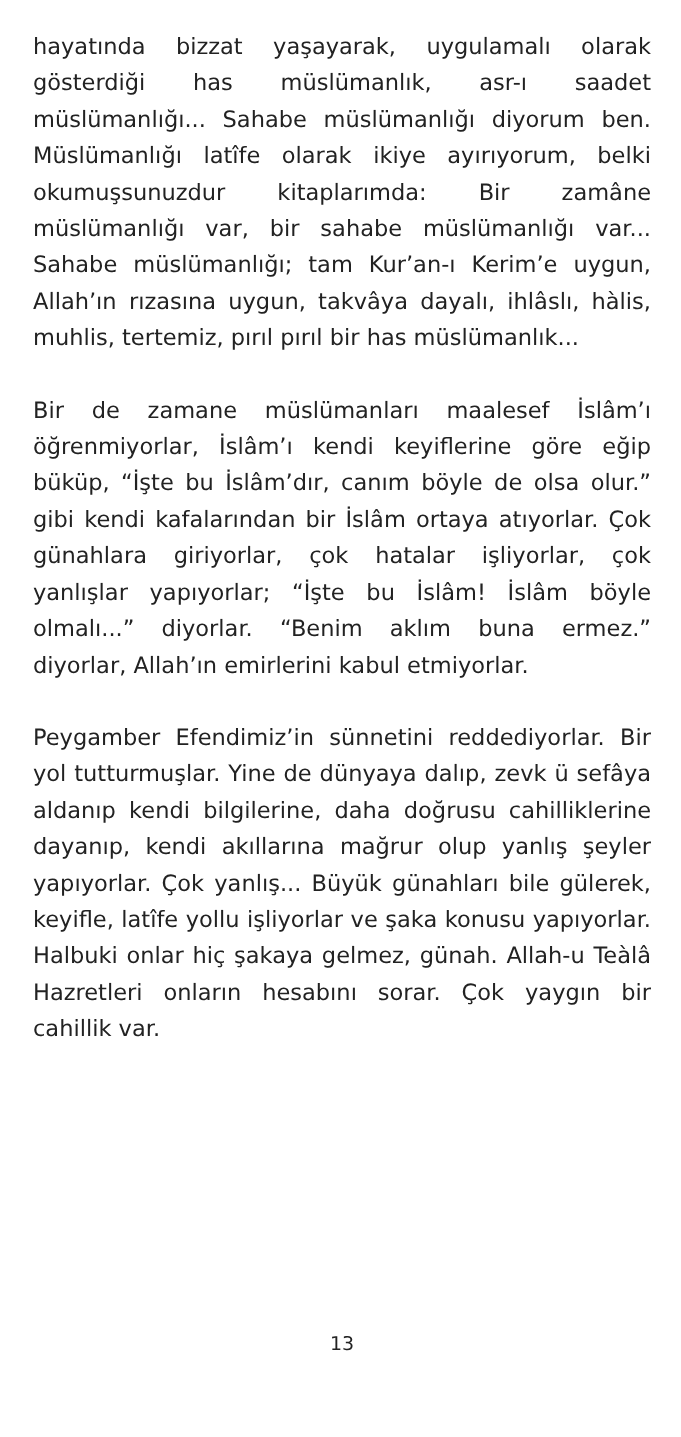hayatında bizzat yaşayarak, uygulamalı olarak gösterdiği has müslümanlık, asr-ı saadet müslümanlığı... Sahabe müslümanlığı diyorum ben. Müslümanlığı latîfe olarak ikiye ayırıyorum, belki okumuşsunuzdur kitaplarımda: Bir zamâne müslümanlığı var, bir sahabe müslümanlığı var... Sahabe müslümanlığı; tam Kur’an-ı Kerim’e uygun, Allah’ın rızasına uygun, takvâya dayalı, ihlâslı, hàlis, muhlis, tertemiz, pırıl pırıl bir has müslümanlık...
Bir de zamane müslümanları maalesef İslâm’ı öğrenmiyorlar, İslâm’ı kendi keyiflerine göre eğip büküp, “İşte bu İslâm’dır, canım böyle de olsa olur.” gibi kendi kafalarından bir İslâm ortaya atıyorlar. Çok günahlara giriyorlar, çok hatalar işliyorlar, çok yanlışlar yapıyorlar; “İşte bu İslâm! İslâm böyle olmalı...” diyorlar. “Benim aklım buna ermez.” diyorlar, Allah’ın emirlerini kabul etmiyorlar.
Peygamber Efendimiz’in sünnetini reddediyorlar. Bir yol tutturmuşlar. Yine de dünyaya dalıp, zevk ü sefâya aldanıp kendi bilgilerine, daha doğrusu cahilliklerine dayanıp, kendi akıllarına mağrur olup yanlış şeyler yapıyorlar. Çok yanlış... Büyük günahları bile gülerek, keyifle, latîfe yollu işliyorlar ve şaka konusu yapıyorlar. Halbuki onlar hiç şakaya gelmez, günah. Allah-u Teàlâ Hazretleri onların hesabını sorar. Çok yaygın bir cahillik var.
13